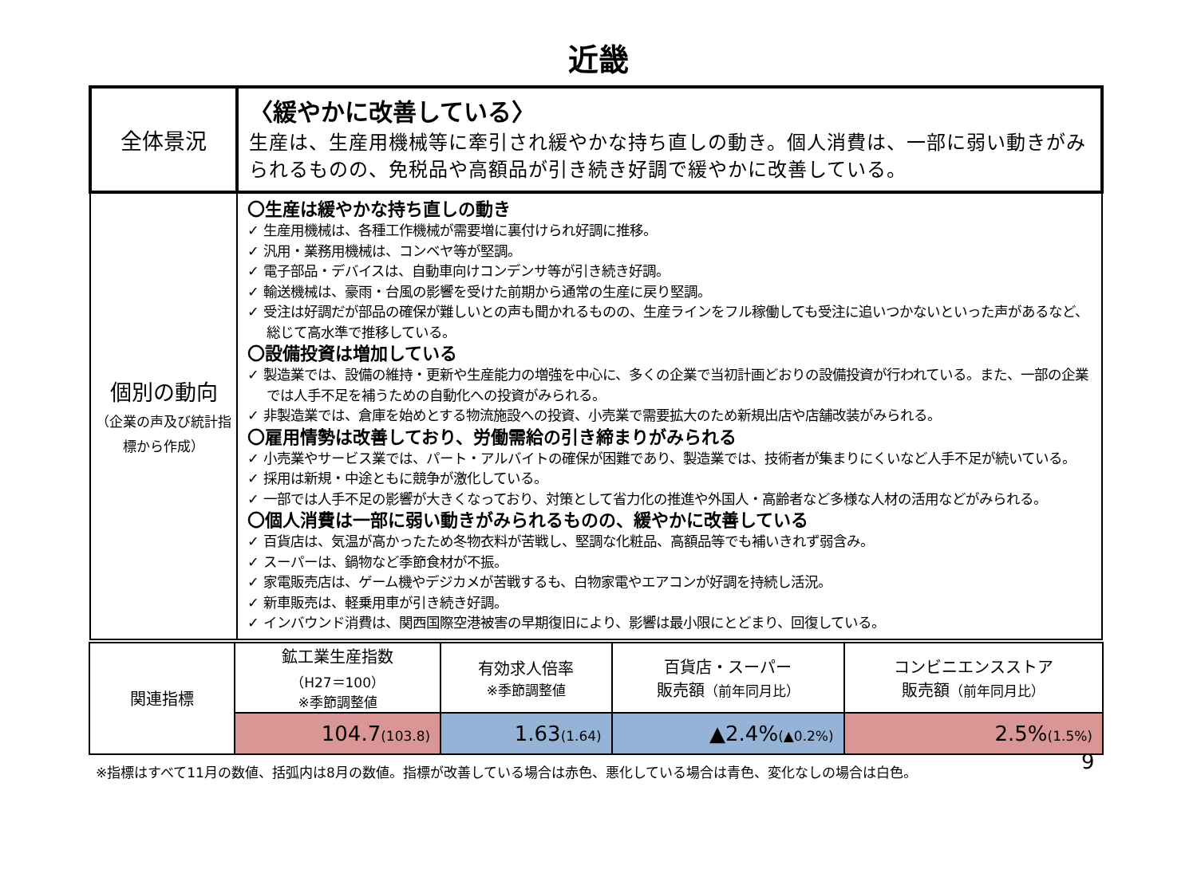近畿
| 全体景況 | 〈緩やかに改善している〉 生産は、生産用機械等に牽引され緩やかな持ち直しの動き。個人消費は、一部に弱い動きがみられるものの、免税品や高額品が引き続き好調で緩やかに改善している。 |
| 個別の動向 （企業の声及び統計指標から作成） | 〇生産は緩やかな持ち直しの動き ✓ 生産用機械は、各種工作機械が需要増に裏付けられ好調に推移。 ✓ 汎用・業務用機械は、コンベヤ等が堅調。 ✓ 電子部品・デバイスは、自動車向けコンデンサ等が引き続き好調。 ✓ 輸送機械は、豪雨・台風の影響を受けた前期から通常の生産に戻り堅調。 ✓ 受注は好調だが部品の確保が難しいとの声も聞かれるものの、生産ラインをフル稼働しても受注に追いつかないといった声があるなど、総じて高水準で推移している。 〇設備投資は増加している ✓ 製造業では、設備の維持・更新や生産能力の増強を中心に、多くの企業で当初計画どおりの設備投資が行われている。また、一部の企業では人手不足を補うための自動化への投資がみられる。 ✓ 非製造業では、倉庫を始めとする物流施設への投資、小売業で需要拡大のため新規出店や店舗改装がみられる。 〇雇用情勢は改善しており、労働需給の引き締まりがみられる ✓ 小売業やサービス業では、パート・アルバイトの確保が困難であり、製造業では、技術者が集まりにくいなど人手不足が続いている。 ✓ 採用は新規・中途ともに競争が激化している。 ✓ 一部では人手不足の影響が大きくなっており、対策として省力化の推進や外国人・高齢者など多様な人材の活用などがみられる。 〇個人消費は一部に弱い動きがみられるものの、緩やかに改善している ✓ 百貨店は、気温が高かったため冬物衣料が苦戦し、堅調な化粧品、高額品等でも補いきれず弱含み。 ✓ スーパーは、鍋物など季節食材が不振。 ✓ 家電販売店は、ゲーム機やデジカメが苦戦するも、白物家電やエアコンが好調を持続し活況。 ✓ 新車販売は、軽乗用車が引き続き好調。 ✓ インバウンド消費は、関西国際空港被害の早期復旧により、影響は最小限にとどまり、回復している。 |
| 関連指標 | 鉱工業生産指数 （H27＝100） ※季節調整値 | 有効求人倍率 ※季節調整値 | 百貨店・スーパー 販売額 （前年同月比） | コンビニエンスストア 販売額 （前年同月比） |
| | 104.7 (103.8) | 1.63 (1.64) | ▲2.4% (▲0.2%) | 2.5% (1.5%) |
※指標はすべて11月の数値、括弧内は8月の数値。指標が改善している場合は赤色、悪化している場合は青色、変化なしの場合は白色。
9